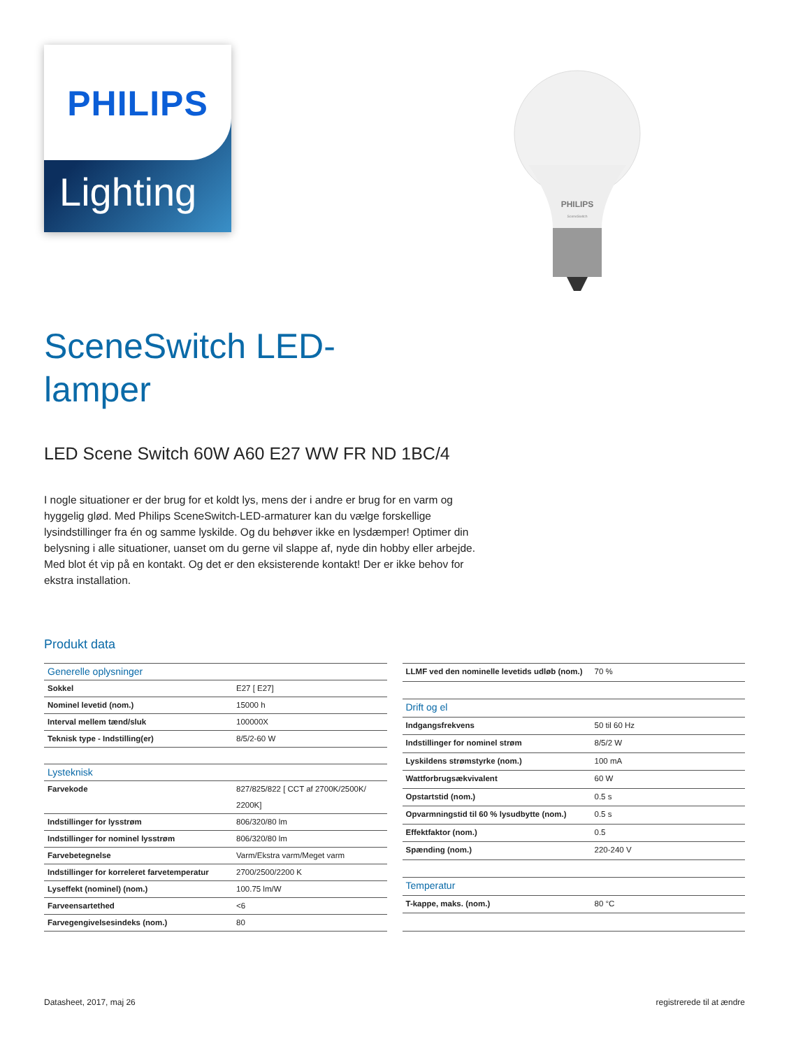PHILIPS
Lighting
PHILIPS
SceneSwitch
SceneSwitch LED-lamper
LED Scene Switch 60W A60 E27 WW FR ND 1BC/4
I nogle situationer er der brug for et koldt lys, mens der i andre er brug for en varm og hyggelig glød. Med Philips SceneSwitch-LED-armaturer kan du vælge forskellige lysindstillinger fra én og samme lyskilde. Og du behøver ikke en lysdæmper! Optimer din belysning i alle situationer, uanset om du gerne vil slappe af, nyde din hobby eller arbejde. Med blot ét vip på en kontakt. Og det er den eksisterende kontakt! Der er ikke behov for ekstra installation.
Produkt data
| Generelle oplysninger | |
| Sokkel | E27 [ E27] |
| Nominel levetid (nom.) | 15000 h |
| Interval mellem tænd/sluk | 100000X |
| Teknisk type - Indstilling(er) | 8/5/2-60 W |
| Lysteknisk | |
| Farvekode | 827/825/822 [ CCT af 2700K/2500K/ 2200K] |
| Indstillinger for lysstrøm | 806/320/80 lm |
| Indstillinger for nominel lysstrøm | 806/320/80 lm |
| Farvebetegnelse | Varm/Ekstra varm/Meget varm |
| Indstillinger for korreleret farvetemperatur | 2700/2500/2200 K |
| Lyseffekt (nominel) (nom.) | 100.75 lm/W |
| Farveensartethed | <6 |
| Farvegengivelsesindeks (nom.) | 80 |
| LLMF ved den nominelle levetids udløb (nom.) | 70 % |
| Drift og el | |
| Indgangsfrekvens | 50 til 60 Hz |
| Indstillinger for nominel strøm | 8/5/2 W |
| Lyskildens strømstyrke (nom.) | 100 mA |
| Wattforbrugsækvivalent | 60 W |
| Opstartstid (nom.) | 0.5 s |
| Opvarmningstid til 60 % lysudbytte (nom.) | 0.5 s |
| Effektfaktor (nom.) | 0.5 |
| Spænding (nom.) | 220-240 V |
| Temperatur | |
| T-kappe, maks. (nom.) | 80 °C |
Datasheet, 2017, maj 26 registrerede til at ændre